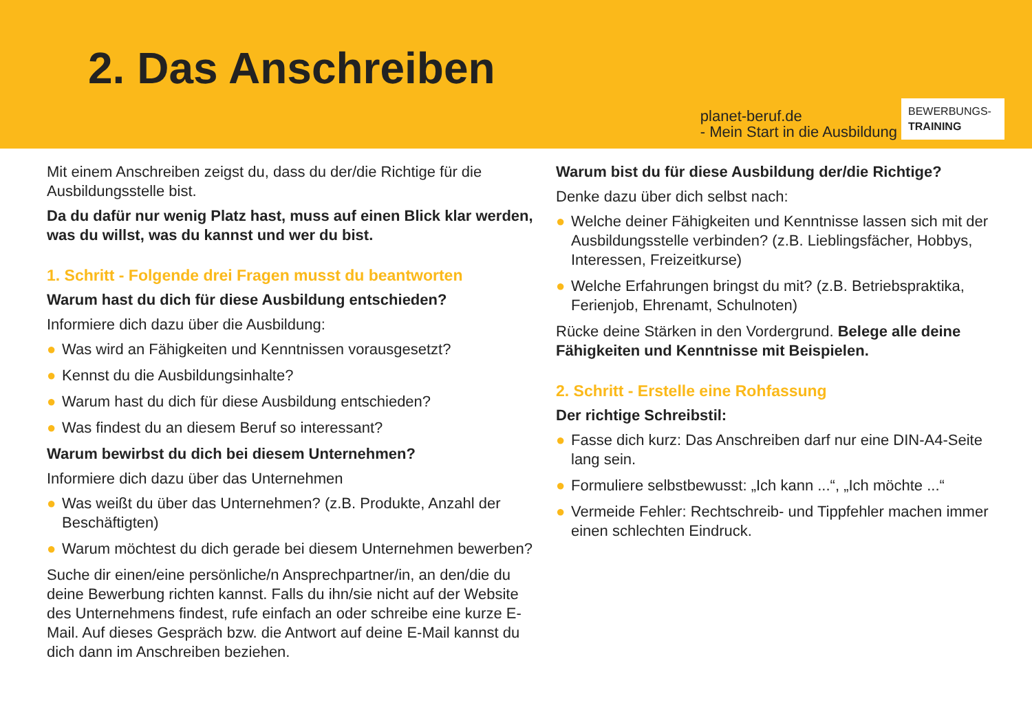2. Das Anschreiben
planet-beruf.de
- Mein Start in die Ausbildung
BEWERBUNGS-
TRAINING
Mit einem Anschreiben zeigst du, dass du der/die Richtige für die Ausbildungsstelle bist.
Da du dafür nur wenig Platz hast, muss auf einen Blick klar werden, was du willst, was du kannst und wer du bist.
1. Schritt - Folgende drei Fragen musst du beantworten
Warum hast du dich für diese Ausbildung entschieden?
Informiere dich dazu über die Ausbildung:
● Was wird an Fähigkeiten und Kenntnissen vorausgesetzt?
● Kennst du die Ausbildungsinhalte?
● Warum hast du dich für diese Ausbildung entschieden?
● Was findest du an diesem Beruf so interessant?
Warum bewirbst du dich bei diesem Unternehmen?
Informiere dich dazu über das Unternehmen
● Was weißt du über das Unternehmen? (z.B. Produkte, Anzahl der Beschäftigten)
● Warum möchtest du dich gerade bei diesem Unternehmen bewerben?
Suche dir einen/eine persönliche/n Ansprechpartner/in, an den/die du deine Bewerbung richten kannst. Falls du ihn/sie nicht auf der Website des Unternehmens findest, rufe einfach an oder schreibe eine kurze E-Mail. Auf dieses Gespräch bzw. die Antwort auf deine E-Mail kannst du dich dann im Anschreiben beziehen.
Warum bist du für diese Ausbildung der/die Richtige?
Denke dazu über dich selbst nach:
● Welche deiner Fähigkeiten und Kenntnisse lassen sich mit der Ausbildungsstelle verbinden? (z.B. Lieblingsfächer, Hobbys, Interessen, Freizeitkurse)
● Welche Erfahrungen bringst du mit? (z.B. Betriebspraktika, Ferienjob, Ehrenamt, Schulnoten)
Rücke deine Stärken in den Vordergrund. Belege alle deine Fähigkeiten und Kenntnisse mit Beispielen.
2. Schritt - Erstelle eine Rohfassung
Der richtige Schreibstil:
● Fasse dich kurz: Das Anschreiben darf nur eine DIN-A4-Seite lang sein.
● Formuliere selbstbewusst: „Ich kann ...“, „Ich möchte ...“
● Vermeide Fehler: Rechtschreib- und Tippfehler machen immer einen schlechten Eindruck.